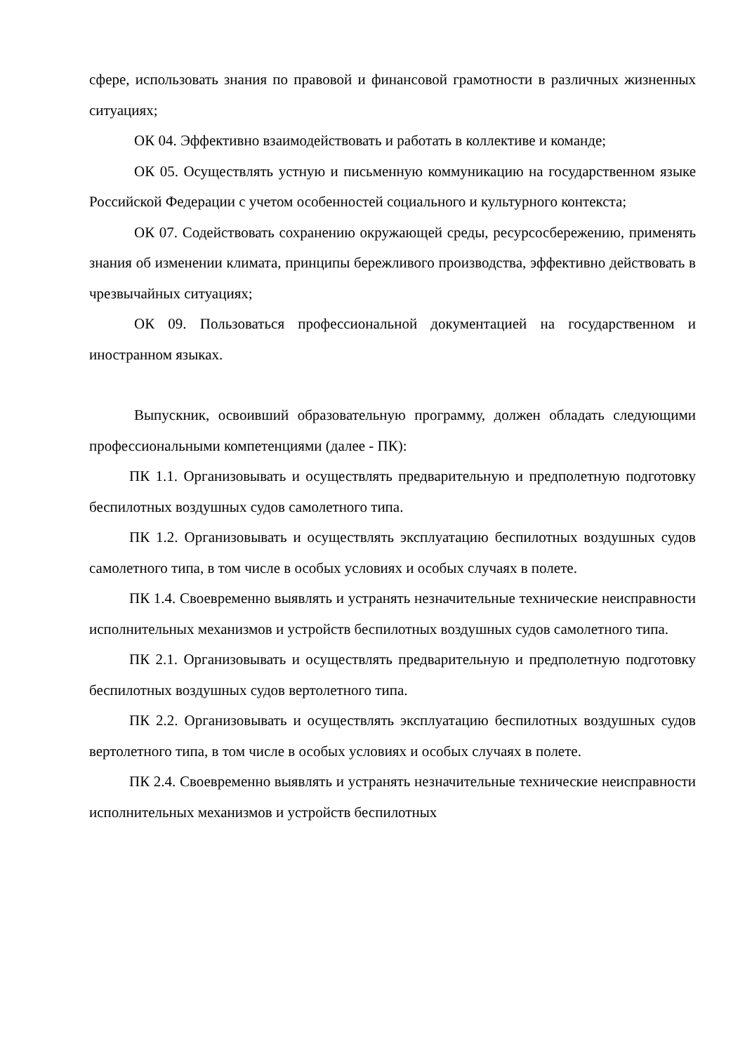сфере, использовать знания по правовой и финансовой грамотности в различных жизненных ситуациях;
ОК 04. Эффективно взаимодействовать и работать в коллективе и команде;
ОК 05. Осуществлять устную и письменную коммуникацию на государственном языке Российской Федерации с учетом особенностей социального и культурного контекста;
ОК 07. Содействовать сохранению окружающей среды, ресурсосбережению, применять знания об изменении климата, принципы бережливого производства, эффективно действовать в чрезвычайных ситуациях;
ОК 09. Пользоваться профессиональной документацией на государственном и иностранном языках.
Выпускник, освоивший образовательную программу, должен обладать следующими профессиональными компетенциями (далее - ПК):
ПК 1.1. Организовывать и осуществлять предварительную и предполетную подготовку беспилотных воздушных судов самолетного типа.
ПК 1.2. Организовывать и осуществлять эксплуатацию беспилотных воздушных судов самолетного типа, в том числе в особых условиях и особых случаях в полете.
ПК 1.4. Своевременно выявлять и устранять незначительные технические неисправности исполнительных механизмов и устройств беспилотных воздушных судов самолетного типа.
ПК 2.1. Организовывать и осуществлять предварительную и предполетную подготовку беспилотных воздушных судов вертолетного типа.
ПК 2.2. Организовывать и осуществлять эксплуатацию беспилотных воздушных судов вертолетного типа, в том числе в особых условиях и особых случаях в полете.
ПК 2.4. Своевременно выявлять и устранять незначительные технические неисправности исполнительных механизмов и устройств беспилотных